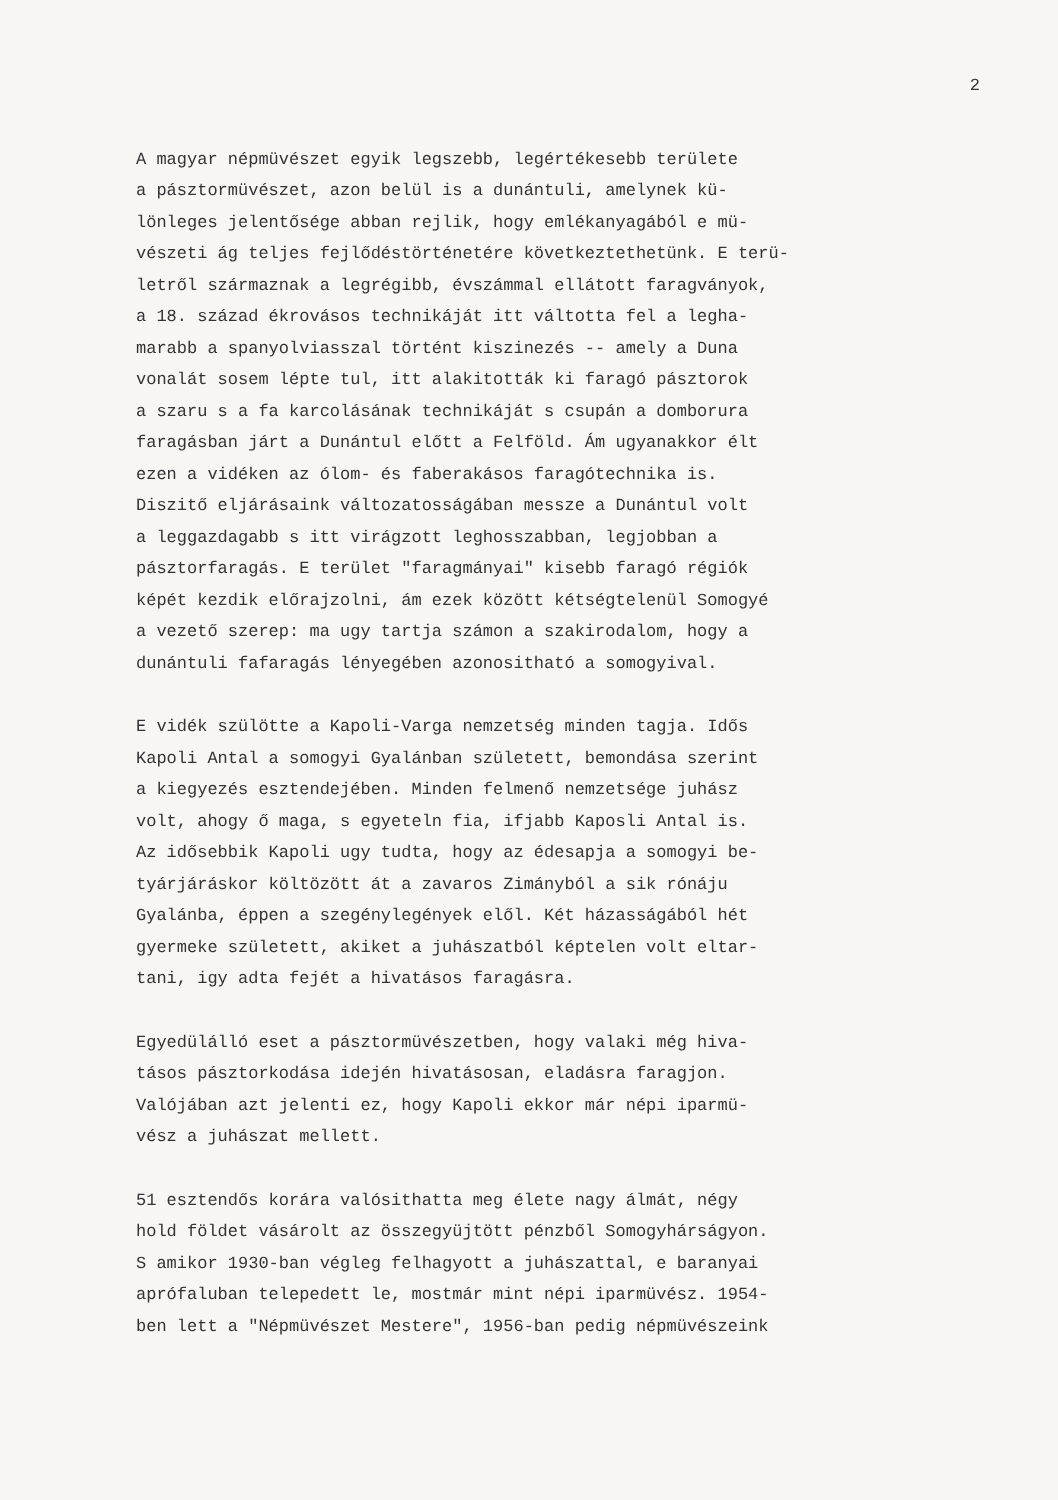2
A magyar népmüvészet egyik legszebb, legértékesebb területe a pásztormüvészet, azon belül is a dunántuli, amelynek kü- lönleges jelentősége abban rejlik, hogy emlékanyagából e mü- vészeti ág teljes fejlődéstörténetére következtethetünk. E terü- letről származnak a legrégibb, évszámmal ellátott faragványok, a 18. század ékrovásos technikáját itt váltotta fel a legha- marabb a spanyolviasszal történt kiszinezés -- amely a Duna vonalát sosem lépte tul, itt alakitották ki faragó pásztorok a szaru s a fa karcolásának technikáját s csupán a domborura faragásban járt a Dunántul előtt a Felföld. Ám ugyanakkor élt ezen a vidéken az ólom- és faberakásos faragótechnika is. Diszitő eljárásaink változatosságában messze a Dunántul volt a leggazdagabb s itt virágzott leghosszabban, legjobban a pásztorfaragás. E terület "faragmányai" kisebb faragó régiók képét kezdik előrajzolni, ám ezek között kétségtelenül Somogyé a vezető szerep: ma ugy tartja számon a szakirodalom, hogy a dunántuli fafaragás lényegében azonositható a somogyival.
E vidék szülötte a Kapoli-Varga nemzetség minden tagja. Idős Kapoli Antal a somogyi Gyalánban született, bemondása szerint a kiegyezés esztendejében. Minden felmenő nemzetsége juhász volt, ahogy ő maga, s egyeteln fia, ifjabb Kaposli Antal is. Az idősebbik Kapoli ugy tudta, hogy az édesapja a somogyi be- tyárjáráskor költözött át a zavaros Zimányból a sik rónáju Gyalánba, éppen a szegénylegények elől. Két házasságából hét gyermeke született, akiket a juhászatból képtelen volt eltar- tani, igy adta fejét a hivatásos faragásra.
Egyedülálló eset a pásztormüvészetben, hogy valaki még hiva- tásos pásztorkodása idején hivatásosan, eladásra faragjon. Valójában azt jelenti ez, hogy Kapoli ekkor már népi iparmü- vész a juhászat mellett.
51 esztendős korára valósithatta meg élete nagy álmát, négy hold földet vásárolt az összegyüjtött pénzből Somogyhárságyon. S amikor 1930-ban végleg felhagyott a juhászattal, e baranyai aprófaluban telepedett le, mostmár mint népi iparmüvész. 1954- ben lett a "Népmüvészet Mestere", 1956-ban pedig népmüvészeink